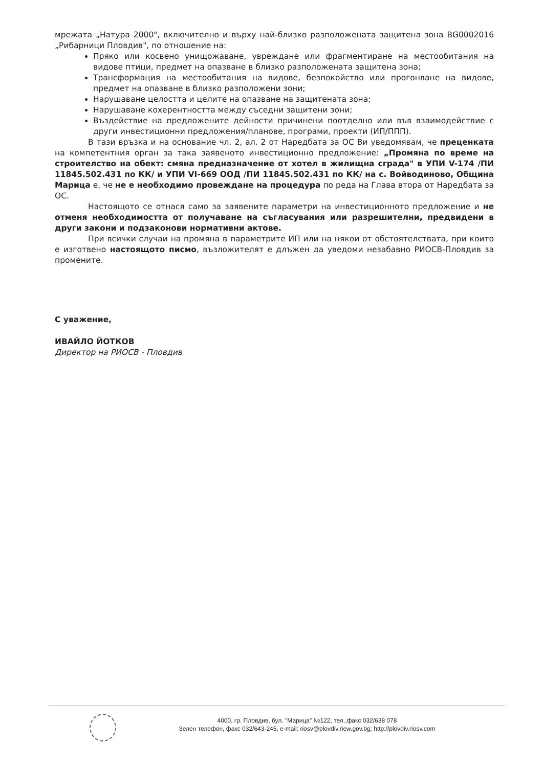мрежата „Натура 2000", включително и върху най-близко разположената защитена зона BG0002016 „Рибарници Пловдив", по отношение на:
Пряко или косвено унищожаване, увреждане или фрагментиране на местообитания на видове птици, предмет на опазване в близко разположената защитена зона;
Трансформация на местообитания на видове, безпокойство или прогонване на видове, предмет на опазване в близко разположени зони;
Нарушаване целостта и целите на опазване на защитената зона;
Нарушаване кохерентността между съседни защитени зони;
Въздействие на предложените дейности причинени поотделно или във взаимодействие с други инвестиционни предложения/планове, програми, проекти (ИП/ППП).
В тази връзка и на основание чл. 2, ал. 2 от Наредбата за ОС Ви уведомявам, че преценката на компетентния орган за така заявеното инвестиционно предложение: „Промяна по време на строителство на обект: смяна предназначение от хотел в жилищна сграда" в УПИ V-174 /ПИ 11845.502.431 по КК/ и УПИ VI-669 ООД /ПИ 11845.502.431 по КК/ на с. Войводиново, Община Марица е, че не е необходимо провеждане на процедура по реда на Глава втора от Наредбата за ОС.
Настоящото се отнася само за заявените параметри на инвестиционното предложение и не отменя необходимостта от получаване на съгласувания или разрешителни, предвидени в други закони и подзаконови нормативни актове.
При всички случаи на промяна в параметрите ИП или на някои от обстоятелствата, при които е изготвено настоящото писмо, възложителят е длъжен да уведоми незабавно РИОСВ-Пловдив за промените.
С уважение,
ИВАЙЛО ЙОТКОВ
Директор на РИОСВ - Пловдив
4000, гр. Пловдив, бул. "Марица" №122, тел.,факс 032/638 078
Зелен телефон, факс 032/643-245, e-mail: riosv@plovdiv.riew.gov.bg; http://plovdiv.riosv.com